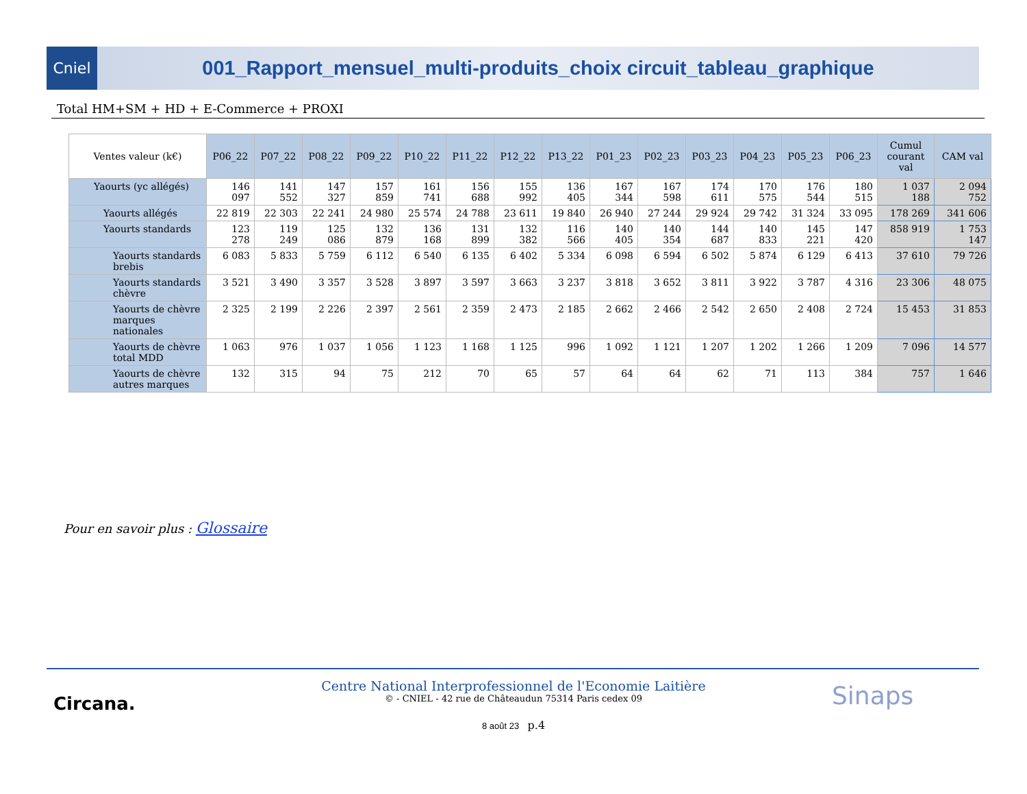Cniel
001_Rapport_mensuel_multi-produits_choix circuit_tableau_graphique
Total HM+SM + HD + E-Commerce + PROXI
| Ventes valeur (k€) | P06_22 | P07_22 | P08_22 | P09_22 | P10_22 | P11_22 | P12_22 | P13_22 | P01_23 | P02_23 | P03_23 | P04_23 | P05_23 | P06_23 | Cumul courant val | CAM val |
| --- | --- | --- | --- | --- | --- | --- | --- | --- | --- | --- | --- | --- | --- | --- | --- | --- |
| Yaourts (yc allégés) | 146 097 | 141 552 | 147 327 | 157 859 | 161 741 | 156 688 | 155 992 | 136 405 | 167 344 | 167 598 | 174 611 | 170 575 | 176 544 | 180 515 | 1 037 188 | 2 094 752 |
| Yaourts allégés | 22 819 | 22 303 | 22 241 | 24 980 | 25 574 | 24 788 | 23 611 | 19 840 | 26 940 | 27 244 | 29 924 | 29 742 | 31 324 | 33 095 | 178 269 | 341 606 |
| Yaourts standards | 123 278 | 119 249 | 125 086 | 132 879 | 136 168 | 131 899 | 132 382 | 116 566 | 140 405 | 140 354 | 144 687 | 140 833 | 145 221 | 147 420 | 858 919 | 1 753 147 |
| Yaourts standards brebis | 6 083 | 5 833 | 5 759 | 6 112 | 6 540 | 6 135 | 6 402 | 5 334 | 6 098 | 6 594 | 6 502 | 5 874 | 6 129 | 6 413 | 37 610 | 79 726 |
| Yaourts standards chèvre | 3 521 | 3 490 | 3 357 | 3 528 | 3 897 | 3 597 | 3 663 | 3 237 | 3 818 | 3 652 | 3 811 | 3 922 | 3 787 | 4 316 | 23 306 | 48 075 |
| Yaourts de chèvre marques nationales | 2 325 | 2 199 | 2 226 | 2 397 | 2 561 | 2 359 | 2 473 | 2 185 | 2 662 | 2 466 | 2 542 | 2 650 | 2 408 | 2 724 | 15 453 | 31 853 |
| Yaourts de chèvre total MDD | 1 063 | 976 | 1 037 | 1 056 | 1 123 | 1 168 | 1 125 | 996 | 1 092 | 1 121 | 1 207 | 1 202 | 1 266 | 1 209 | 7 096 | 14 577 |
| Yaourts de chèvre autres marques | 132 | 315 | 94 | 75 | 212 | 70 | 65 | 57 | 64 | 64 | 62 | 71 | 113 | 384 | 757 | 1 646 |
Pour en savoir plus : Glossaire
Circana.
Centre National Interprofessionnel de l'Economie Laitière
© - CNIEL - 42 rue de Châteaudun 75314 Paris cedex 09
8 août 23 p.4
Sinaps